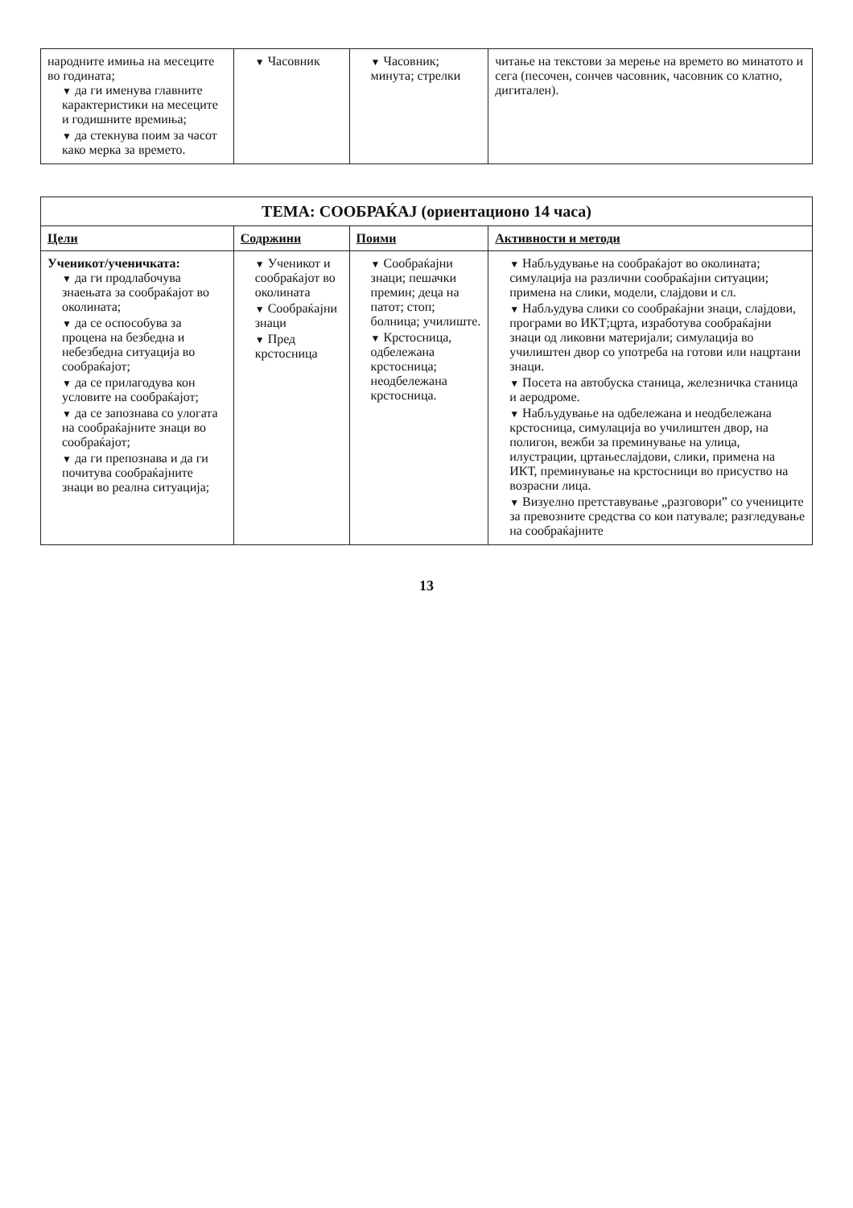| народните имиња на месеците во годината; ▼ да ги именува главните карактеристики на месеците и годишните времиња; ▼ да стекнува поим за часот како мерка за времето. | ▼ Часовник | ▼ Часовник; минута; стрелки | читање на текстови за мерење на времето во минатото и сега (песочен, сончев часовник, часовник со клатно, дигитален). |
| ТЕМА: СООБРАЌАЈ (ориентационо 14 часа) | | | |
| Цели | Содржини | Поими | Активности и методи |
| Ученикот/ученичката: ▼ да ги продлабочува знаењата за сообраќајот во околината; ▼ да се оспособува за процена на безбедна и небезбедна ситуација во сообраќајот; ▼ да се прилагодува кон условите на сообраќајот; ▼ да се запознава со улогата на сообраќајните знаци во сообраќајот; ▼ да ги препознава и да ги почитува сообраќајните знаци во реална ситуација; | ▼ Ученикот и сообраќајот во околината ▼ Сообраќајни знаци ▼ Пред крстосница | ▼ Сообраќајни знаци; пешачки премин; деца на патот; стоп; болница; училиште. ▼ Крстосница, одбележана крстосница; неодбележана крстосница. | ▼ Набљудување на сообраќајот во околината; симулација на различни сообраќајни ситуации; примена на слики, модели, слајдови и сл. ▼ Набљудува слики со сообраќајни знаци, слајдови, програми во ИКТ;црта, изработува сообраќајни знаци од ликовни материјали; симулација во училиштен двор со употреба на готови или нацртани знаци. ▼ Посета на автобуска станица, железничка станица и аеродроме. ▼ Набљудување на одбележана и неодбележана крстосница, симулација во училиштен двор, на полигон, вежби за преминување на улица, илустрации, цртањеслајдови, слики, примена на ИКТ, преминување на крстосници во присуство на возрасни лица. ▼ Визуелно претставување „разговори” со учениците за превозните средства со кои патувале; разгледување на сообраќајните |
13